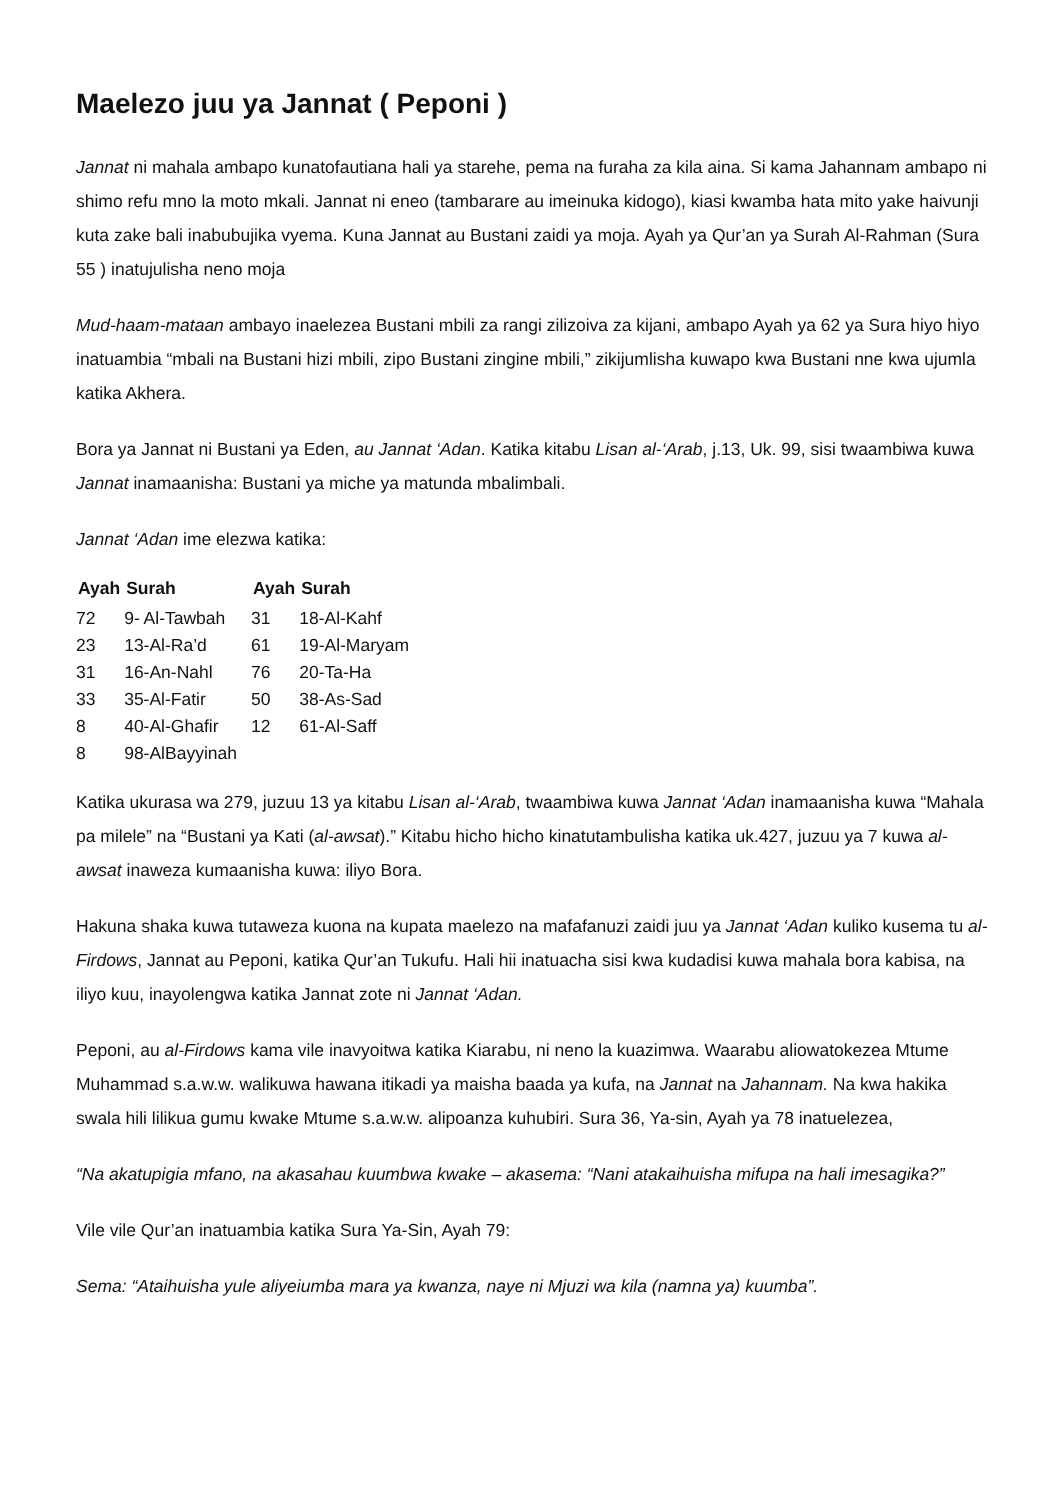Maelezo juu ya Jannat ( Peponi )
Jannat ni mahala ambapo kunatofautiana hali ya starehe, pema na furaha za kila aina. Si kama Jahannam ambapo ni shimo refu mno la moto mkali. Jannat ni eneo (tambarare au imeinuka kidogo), kiasi kwamba hata mito yake haivunji kuta zake bali inabubujika vyema. Kuna Jannat au Bustani zaidi ya moja. Ayah ya Qur’an ya Surah Al-Rahman (Sura 55 ) inatujulisha neno moja
Mud-haam-mataan ambayo inaelezea Bustani mbili za rangi zilizoiva za kijani, ambapo Ayah ya 62 ya Sura hiyo hiyo inatuambia “mbali na Bustani hizi mbili, zipo Bustani zingine mbili,” zikijumlisha kuwapo kwa Bustani nne kwa ujumla katika Akhera.
Bora ya Jannat ni Bustani ya Eden, au Jannat ‘Adan. Katika kitabu Lisan al-‘Arab, j.13, Uk. 99, sisi twaambiwa kuwa Jannat inamaanisha: Bustani ya miche ya matunda mbalimbali.
Jannat ‘Adan ime elezwa katika:
| Ayah | Surah | Ayah | Surah |
| --- | --- | --- | --- |
| 72 | 9- Al-Tawbah | 31 | 18-Al-Kahf |
| 23 | 13-Al-Ra’d | 61 | 19-Al-Maryam |
| 31 | 16-An-Nahl | 76 | 20-Ta-Ha |
| 33 | 35-Al-Fatir | 50 | 38-As-Sad |
| 8 | 40-Al-Ghafir | 12 | 61-Al-Saff |
| 8 | 98-AlBayyinah | | |
Katika ukurasa wa 279, juzuu 13 ya kitabu Lisan al-‘Arab, twaambiwa kuwa Jannat ‘Adan inamaanisha kuwa “Mahala pa milele” na “Bustani ya Kati (al-awsat).” Kitabu hicho hicho kinatutambulisha katika uk.427, juzuu ya 7 kuwa al-awsat inaweza kumaanisha kuwa: iliyo Bora.
Hakuna shaka kuwa tutaweza kuona na kupata maelezo na mafafanuzi zaidi juu ya Jannat ‘Adan kuliko kusema tu al-Firdows, Jannat au Peponi, katika Qur’an Tukufu. Hali hii inatuacha sisi kwa kudadisi kuwa mahala bora kabisa, na iliyo kuu, inayolengwa katika Jannat zote ni Jannat ‘Adan.
Peponi, au al-Firdows kama vile inavyoitwa katika Kiarabu, ni neno la kuazimwa. Waarabu aliowatokezea Mtume Muhammad s.a.w.w. walikuwa hawana itikadi ya maisha baada ya kufa, na Jannat na Jahannam. Na kwa hakika swala hili lilikua gumu kwake Mtume s.a.w.w. alipoanza kuhubiri. Sura 36, Ya-sin, Ayah ya 78 inatuelezea,
“Na akatupigia mfano, na akasahau kuumbwa kwake – akasema: “Nani atakaihuisha mifupa na hali imesagika?”
Vile vile Qur’an inatuambia katika Sura Ya-Sin, Ayah 79:
Sema: “Ataihuisha yule aliyeiumba mara ya kwanza, naye ni Mjuzi wa kila (namna ya) kuumba”.